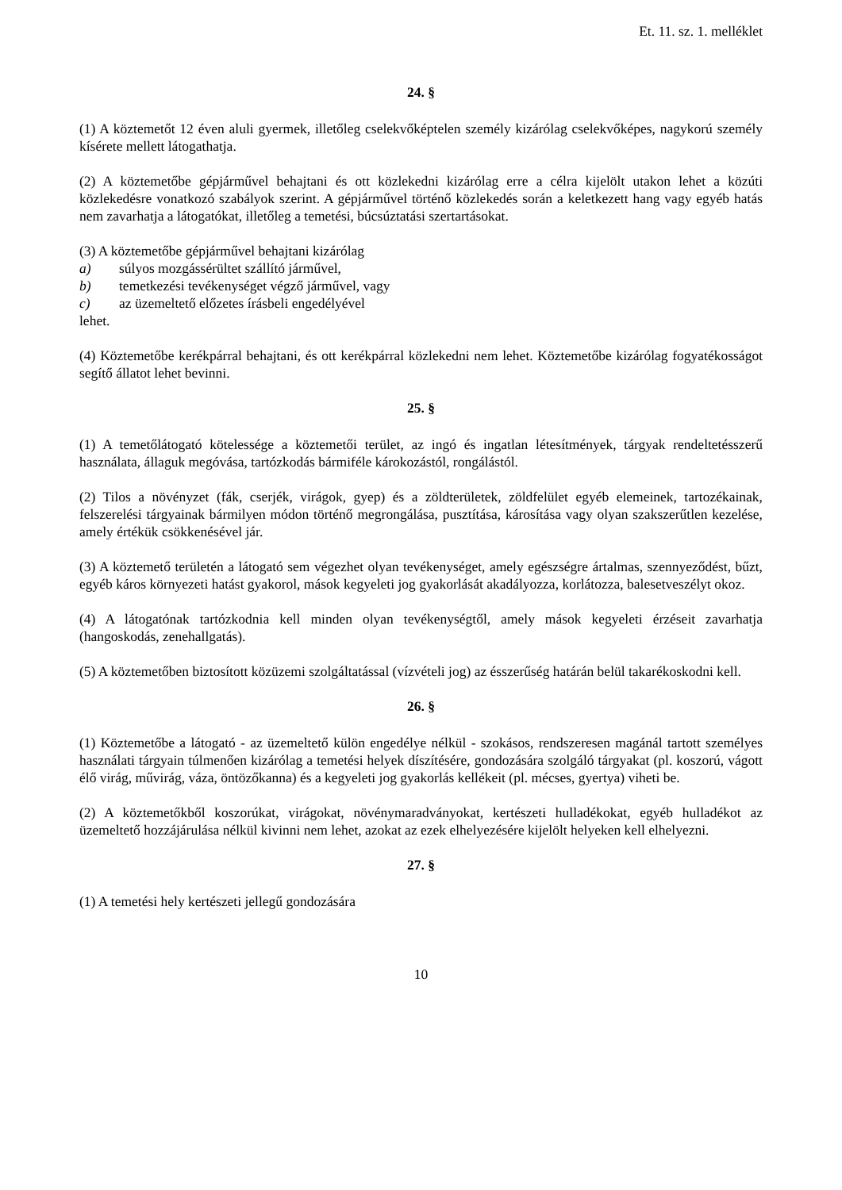Et. 11. sz. 1. melléklet
24. §
(1) A köztemetőt 12 éven aluli gyermek, illetőleg cselekvőképtelen személy kizárólag cselekvőképes, nagykorú személy kísérete mellett látogathatja.
(2) A köztemetőbe gépjárművel behajtani és ott közlekedni kizárólag erre a célra kijelölt utakon lehet a közúti közlekedésre vonatkozó szabályok szerint. A gépjárművel történő közlekedés során a keletkezett hang vagy egyéb hatás nem zavarhatja a látogatókat, illetőleg a temetési, búcsúztatási szertartásokat.
(3) A köztemetőbe gépjárművel behajtani kizárólag
a) súlyos mozgássérültet szállító járművel,
b) temetkezési tevékenységet végző járművel, vagy
c) az üzemeltető előzetes írásbeli engedélyével
lehet.
(4) Köztemetőbe kerékpárral behajtani, és ott kerékpárral közlekedni nem lehet. Köztemetőbe kizárólag fogyatékosságot segítő állatot lehet bevinni.
25. §
(1) A temetőlátogató kötelessége a köztemetői terület, az ingó és ingatlan létesítmények, tárgyak rendeltetésszerű használata, állaguk megóvása, tartózkodás bármiféle károkozástól, rongálástól.
(2) Tilos a növényzet (fák, cserjék, virágok, gyep) és a zöldterületek, zöldfelület egyéb elemeinek, tartozékainak, felszerelési tárgyainak bármilyen módon történő megrongálása, pusztítása, károsítása vagy olyan szakszerűtlen kezelése, amely értékük csökkenésével jár.
(3) A köztemető területén a látogató sem végezhet olyan tevékenységet, amely egészségre ártalmas, szennyeződést, bűzt, egyéb káros környezeti hatást gyakorol, mások kegyeleti jog gyakorlását akadályozza, korlátozza, balesetveszélyt okoz.
(4) A látogatónak tartózkodnia kell minden olyan tevékenységtől, amely mások kegyeleti érzéseit zavarhatja (hangoskodás, zenehallgatás).
(5) A köztemetőben biztosított közüzemi szolgáltatással (vízvételi jog) az ésszerűség határán belül takarékoskodni kell.
26. §
(1) Köztemetőbe a látogató - az üzemeltető külön engedélye nélkül - szokásos, rendszeresen magánál tartott személyes használati tárgyain túlmenően kizárólag a temetési helyek díszítésére, gondozására szolgáló tárgyakat (pl. koszorú, vágott élő virág, művirág, váza, öntözőkanna) és a kegyeleti jog gyakorlás kellékeit (pl. mécses, gyertya) viheti be.
(2) A köztemetőkből koszorúkat, virágokat, növénymaradványokat, kertészeti hulladékokat, egyéb hulladékot az üzemeltető hozzájárulása nélkül kivinni nem lehet, azokat az ezek elhelyezésére kijelölt helyeken kell elhelyezni.
27. §
(1) A temetési hely kertészeti jellegű gondozására
10